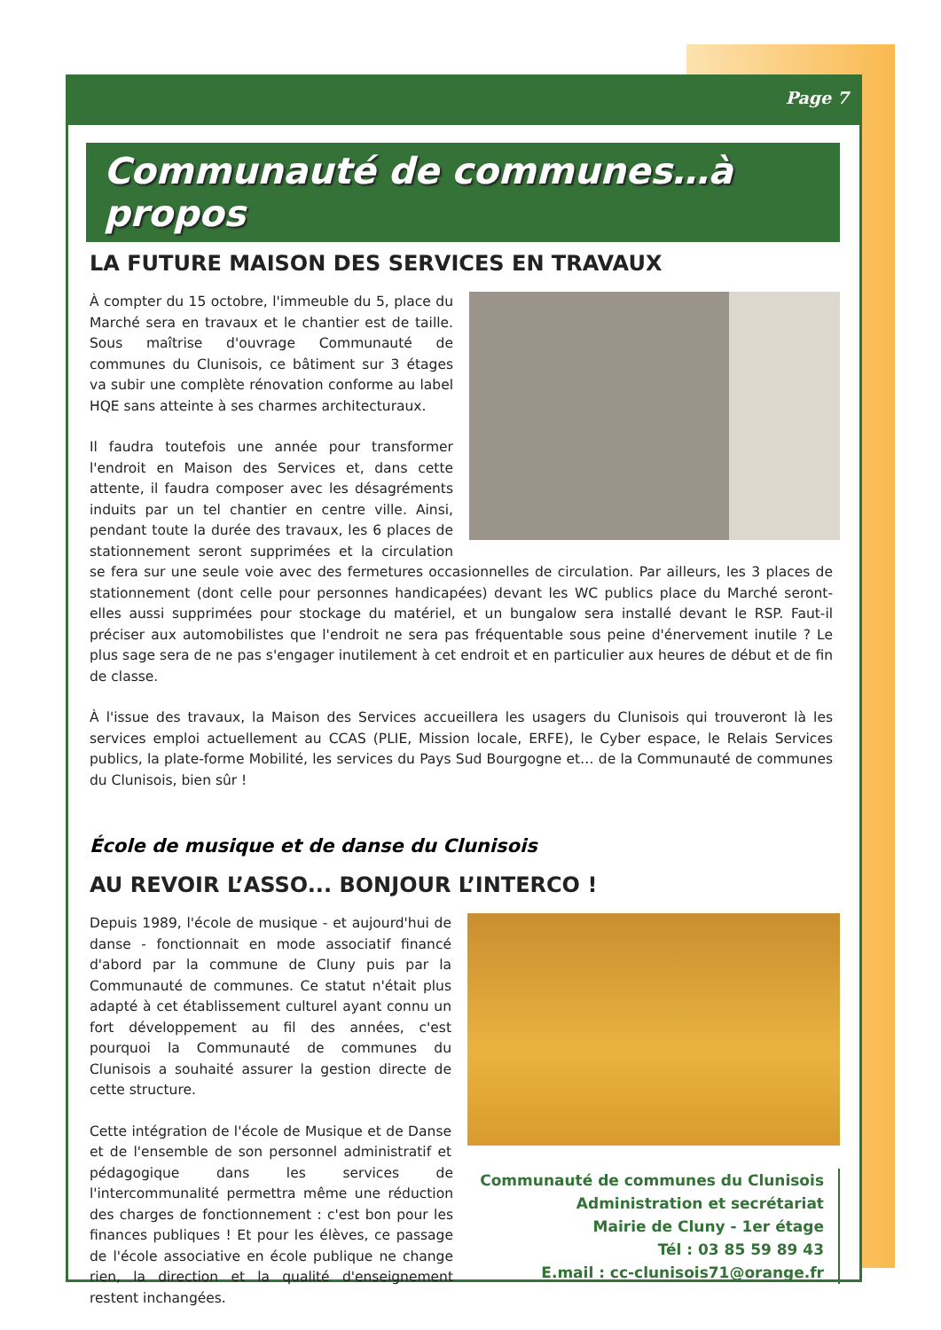Page 7
Communauté de communes…à propos
LA FUTURE MAISON DES SERVICES EN TRAVAUX
À compter du 15 octobre, l'immeuble du 5, place du Marché sera en travaux et le chantier est de taille. Sous maîtrise d'ouvrage Communauté de communes du Clunisois, ce bâtiment sur 3 étages va subir une complète rénovation conforme au label HQE sans atteinte à ses charmes architecturaux.
Il faudra toutefois une année pour transformer l'endroit en Maison des Services et, dans cette attente, il faudra composer avec les désagréments induits par un tel chantier en centre ville. Ainsi, pendant toute la durée des travaux, les 6 places de stationnement seront supprimées et la circulation se fera sur une seule voie avec des fermetures occasionnelles de circulation. Par ailleurs, les 3 places de stationnement (dont celle pour personnes handicapées) devant les WC publics place du Marché seront-elles aussi supprimées pour stockage du matériel, et un bungalow sera installé devant le RSP. Faut-il préciser aux automobilistes que l'endroit ne sera pas fréquentable sous peine d'énervement inutile ? Le plus sage sera de ne pas s'engager inutilement à cet endroit et en particulier aux heures de début et de fin de classe.
À l'issue des travaux, la Maison des Services accueillera les usagers du Clunisois qui trouveront là les services emploi actuellement au CCAS (PLIE, Mission locale, ERFE), le Cyber espace, le Relais Services publics, la plate-forme Mobilité, les services du Pays Sud Bourgogne et… de la Communauté de communes du Clunisois, bien sûr !
École de musique et de danse du Clunisois
AU REVOIR L’ASSO... BONJOUR L’INTERCO !
Communauté de communes du Clunisois
Administration et secrétariat
Mairie de Cluny - 1er étage
Tél : 03 85 59 89 43
E.mail : cc-clunisois71@orange.fr
Depuis 1989, l'école de musique - et aujourd'hui de danse - fonctionnait en mode associatif financé d'abord par la commune de Cluny puis par la Communauté de communes. Ce statut n'était plus adapté à cet établissement culturel ayant connu un fort développement au fil des années, c'est pourquoi la Communauté de communes du Clunisois a souhaité assurer la gestion directe de cette structure.
Cette intégration de l'école de Musique et de Danse et de l'ensemble de son personnel administratif et pédagogique dans les services de l'intercommunalité permettra même une réduction des charges de fonctionnement : c'est bon pour les finances publiques ! Et pour les élèves, ce passage de l'école associative en école publique ne change rien, la direction et la qualité d'enseignement restent inchangées.